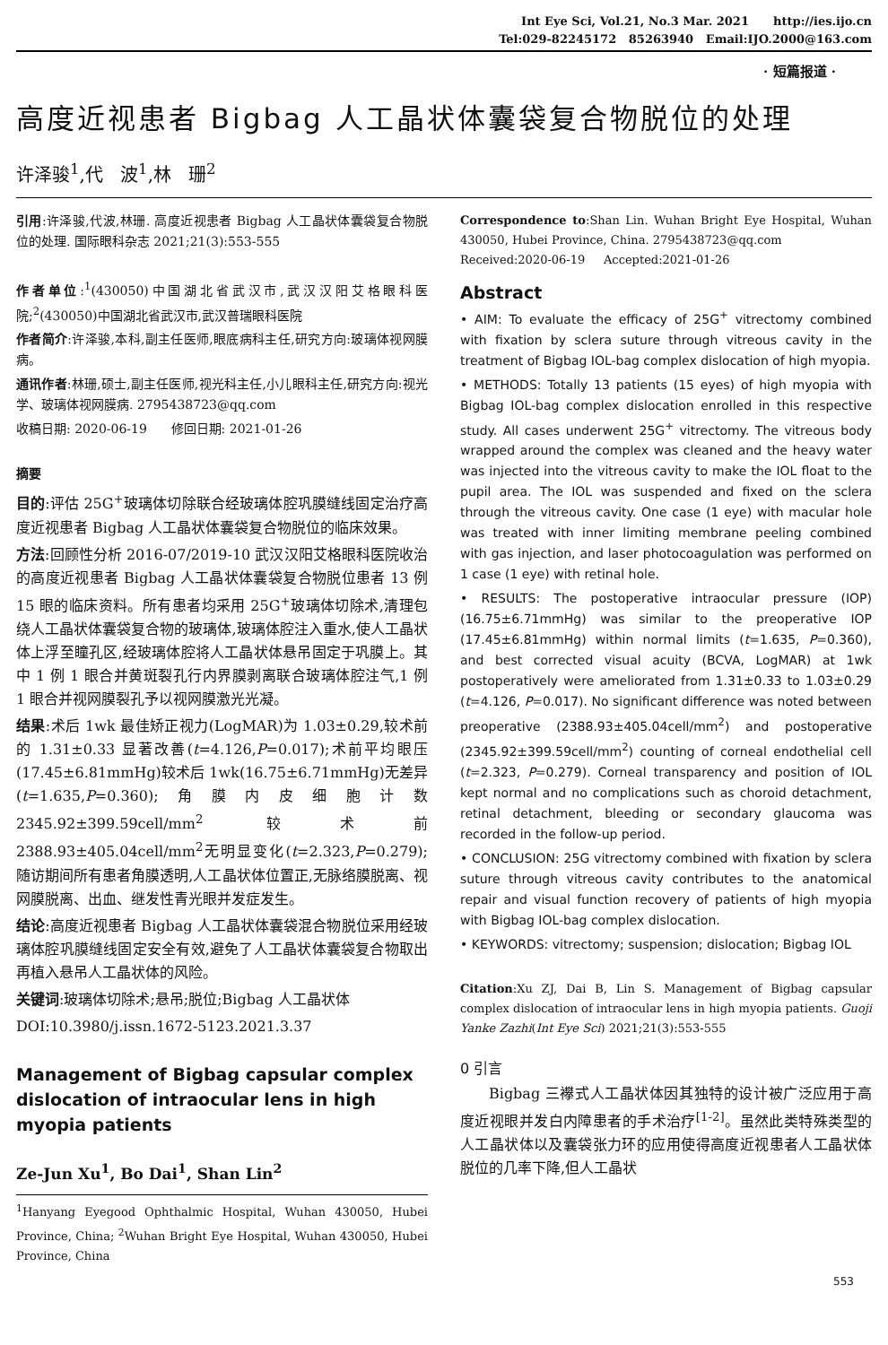Int Eye Sci, Vol.21, No.3 Mar. 2021 http://ies.ijo.cn
Tel:029-82245172 85263940 Email:IJO.2000@163.com
· 短篇报道 ·
高度近视患者 Bigbag 人工晶状体囊袋复合物脱位的处理
许泽骏<sup>1</sup>,代 波<sup>1</sup>,林 珊<sup>2</sup>
引用:许泽骏,代波,林珊. 高度近视患者 Bigbag 人工晶状体囊袋复合物脱位的处理. 国际眼科杂志 2021;21(3):553-555
作者单位:<sup>1</sup>(430050)中国湖北省武汉市,武汉汉阳艾格眼科医院;<sup>2</sup>(430050)中国湖北省武汉市,武汉普瑞眼科医院
作者简介:许泽骏,本科,副主任医师,眼底病科主任,研究方向:玻璃体视网膜病。
通讯作者:林珊,硕士,副主任医师,视光科主任,小儿眼科主任,研究方向:视光学、玻璃体视网膜病. 2795438723@qq.com
收稿日期: 2020-06-19 修回日期: 2021-01-26
摘要
目的:评估 25G<sup>+</sup>玻璃体切除联合经玻璃体腔巩膜缝线固定治疗高度近视患者 Bigbag 人工晶状体囊袋复合物脱位的临床效果。
方法:回顾性分析 2016-07/2019-10 武汉汉阳艾格眼科医院收治的高度近视患者 Bigbag 人工晶状体囊袋复合物脱位患者 13 例 15 眼的临床资料。所有患者均采用 25G<sup>+</sup>玻璃体切除术,清理包绕人工晶状体囊袋复合物的玻璃体,玻璃体腔注入重水,使人工晶状体上浮至瞳孔区,经玻璃体腔将人工晶状体悬吊固定于巩膜上。其中 1 例 1 眼合并黄斑裂孔行内界膜剥离联合玻璃体腔注气,1 例 1 眼合并视网膜裂孔予以视网膜激光光凝。
结果:术后 1wk 最佳矫正视力(LogMAR)为 1.03±0.29,较术前的 1.31±0.33 显著改善(t=4.126,P=0.017);术前平均眼压(17.45±6.81mmHg)较术后 1wk(16.75±6.71mmHg)无差异(t=1.635,P=0.360);角膜内皮细胞计数 2345.92±399.59cell/mm<sup>2</sup> 较术前 2388.93±405.04cell/mm<sup>2</sup>无明显变化(t=2.323,P=0.279);随访期间所有患者角膜透明,人工晶状体位置正,无脉络膜脱离、视网膜脱离、出血、继发性青光眼并发症发生。
结论:高度近视患者 Bigbag 人工晶状体囊袋混合物脱位采用经玻璃体腔巩膜缝线固定安全有效,避免了人工晶状体囊袋复合物取出再植入悬吊人工晶状体的风险。
关键词:玻璃体切除术;悬吊;脱位;Bigbag 人工晶状体
DOI:10.3980/j.issn.1672-5123.2021.3.37
Management of Bigbag capsular complex dislocation of intraocular lens in high myopia patients
Ze-Jun Xu<sup>1</sup>, Bo Dai<sup>1</sup>, Shan Lin<sup>2</sup>
<sup>1</sup> Hanyang Eyegood Ophthalmic Hospital, Wuhan 430050, Hubei Province, China; <sup>2</sup>Wuhan Bright Eye Hospital, Wuhan 430050, Hubei Province, China
Correspondence to:Shan Lin. Wuhan Bright Eye Hospital, Wuhan 430050, Hubei Province, China. 2795438723@qq.com
Received:2020-06-19 Accepted:2021-01-26
Abstract
• AIM: To evaluate the efficacy of 25G<sup>+</sup> vitrectomy combined with fixation by sclera suture through vitreous cavity in the treatment of Bigbag IOL-bag complex dislocation of high myopia.
• METHODS: Totally 13 patients (15 eyes) of high myopia with Bigbag IOL-bag complex dislocation enrolled in this respective study. All cases underwent 25G<sup>+</sup> vitrectomy. The vitreous body wrapped around the complex was cleaned and the heavy water was injected into the vitreous cavity to make the IOL float to the pupil area. The IOL was suspended and fixed on the sclera through the vitreous cavity. One case (1 eye) with macular hole was treated with inner limiting membrane peeling combined with gas injection, and laser photocoagulation was performed on 1 case (1 eye) with retinal hole.
• RESULTS: The postoperative intraocular pressure (IOP) (16.75±6.71mmHg) was similar to the preoperative IOP (17.45±6.81mmHg) within normal limits (t=1.635, P=0.360), and best corrected visual acuity (BCVA, LogMAR) at 1wk postoperatively were ameliorated from 1.31±0.33 to 1.03±0.29 (t=4.126, P=0.017). No significant difference was noted between preoperative (2388.93±405.04cell/mm<sup>2</sup>) and postoperative (2345.92±399.59cell/mm<sup>2</sup>) counting of corneal endothelial cell (t=2.323, P=0.279). Corneal transparency and position of IOL kept normal and no complications such as choroid detachment, retinal detachment, bleeding or secondary glaucoma was recorded in the follow-up period.
• CONCLUSION: 25G vitrectomy combined with fixation by sclera suture through vitreous cavity contributes to the anatomical repair and visual function recovery of patients of high myopia with Bigbag IOL-bag complex dislocation.
• KEYWORDS: vitrectomy; suspension; dislocation; Bigbag IOL
Citation:Xu ZJ, Dai B, Lin S. Management of Bigbag capsular complex dislocation of intraocular lens in high myopia patients. Guoji Yanke Zazhi(Int Eye Sci) 2021;21(3):553-555
0 引言
Bigbag 三襻式人工晶状体因其独特的设计被广泛应用于高度近视眼并发白内障患者的手术治疗<sup>[1-2]</sup>。虽然此类特殊类型的人工晶状体以及囊袋张力环的应用使得高度近视患者人工晶状体脱位的几率下降,但人工晶状
553